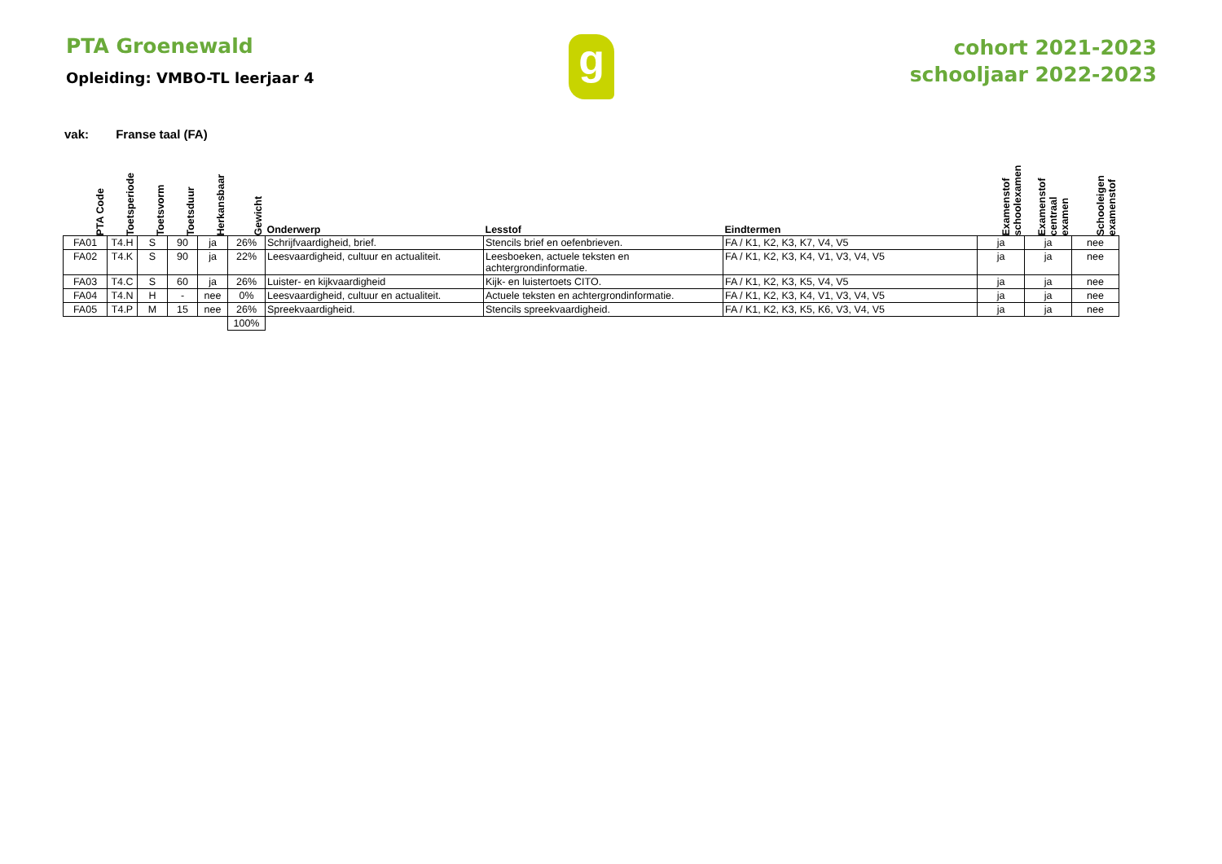PTA Groenewald
Opleiding: VMBO-TL leerjaar 4
g
cohort 2021-2023
schooljaar 2022-2023
vak: Franse taal (FA)
| PTA Code | Toetsperiode | Toetsvorm | Toetsduur | Herkansbaar | Gewicht | Onderwerp | Lesstof | Eindtermen | Examenstof schoolexamen | Examenstof centraal examen | Schooleigen examenstof |
| --- | --- | --- | --- | --- | --- | --- | --- | --- | --- | --- | --- |
| FA01 | T4.H | S | 90 | ja | 26% | Schrijfvaardigheid, brief. | Stencils brief en oefenbrieven. | FA / K1, K2, K3, K7, V4, V5 | ja | ja | nee |
| FA02 | T4.K | S | 90 | ja | 22% | Leesvaardigheid, cultuur en actualiteit. | Leesboeken, actuele teksten en achtergrondinformatie. | FA / K1, K2, K3, K4, V1, V3, V4, V5 | ja | ja | nee |
| FA03 | T4.C | S | 60 | ja | 26% | Luister- en kijkvaardigheid | Kijk- en luistertoets CITO. | FA / K1, K2, K3, K5, V4, V5 | ja | ja | nee |
| FA04 | T4.N | H | - | nee | 0% | Leesvaardigheid, cultuur en actualiteit. | Actuele teksten en achtergrondinformatie. | FA / K1, K2, K3, K4, V1, V3, V4, V5 | ja | ja | nee |
| FA05 | T4.P | M | 15 | nee | 26% | Spreekvaardigheid. | Stencils spreekvaardigheid. | FA / K1, K2, K3, K5, K6, V3, V4, V5 | ja | ja | nee |
| | | | | | 100% | | | | | | |